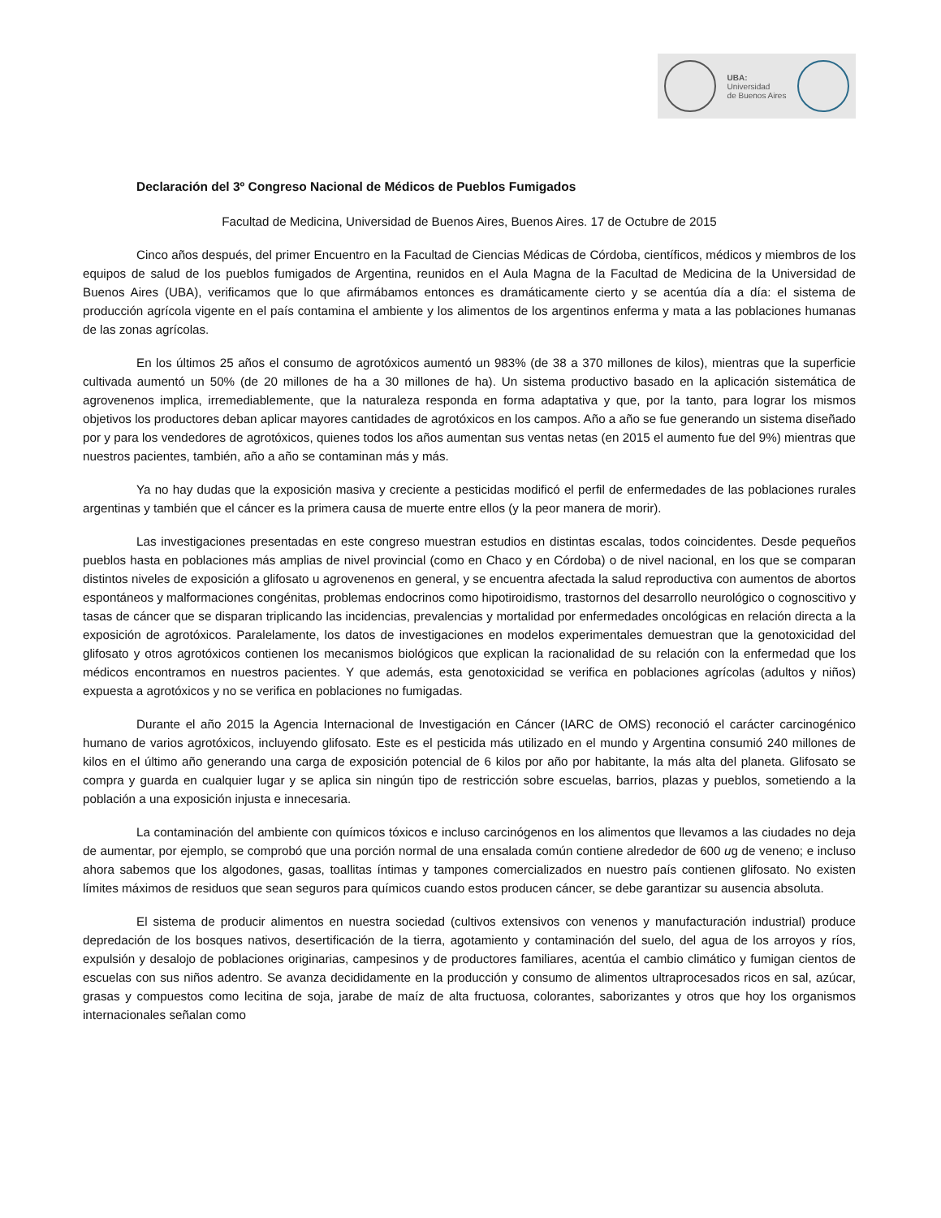UBA:
Universidad
de Buenos Aires
Declaración del 3º Congreso Nacional de Médicos de Pueblos Fumigados
Facultad de Medicina, Universidad de Buenos Aires, Buenos Aires. 17 de Octubre de 2015
Cinco años después, del primer Encuentro en la Facultad de Ciencias Médicas de Córdoba, científicos, médicos y miembros de los equipos de salud de los pueblos fumigados de Argentina, reunidos en el Aula Magna de la Facultad de Medicina de la Universidad de Buenos Aires (UBA), verificamos que lo que afirmábamos entonces es dramáticamente cierto y se acentúa día a día: el sistema de producción agrícola vigente en el país contamina el ambiente y los alimentos de los argentinos enferma y mata a las poblaciones humanas de las zonas agrícolas.
En los últimos 25 años el consumo de agrotóxicos aumentó un 983% (de 38 a 370 millones de kilos), mientras que la superficie cultivada aumentó un 50% (de 20 millones de ha a 30 millones de ha). Un sistema productivo basado en la aplicación sistemática de agrovenenos implica, irremediablemente, que la naturaleza responda en forma adaptativa y que, por la tanto, para lograr los mismos objetivos los productores deban aplicar mayores cantidades de agrotóxicos en los campos. Año a año se fue generando un sistema diseñado por y para los vendedores de agrotóxicos, quienes todos los años aumentan sus ventas netas (en 2015 el aumento fue del 9%) mientras que nuestros pacientes, también, año a año se contaminan más y más.
Ya no hay dudas que la exposición masiva y creciente a pesticidas modificó el perfil de enfermedades de las poblaciones rurales argentinas y también que el cáncer es la primera causa de muerte entre ellos (y la peor manera de morir).
Las investigaciones presentadas en este congreso muestran estudios en distintas escalas, todos coincidentes. Desde pequeños pueblos hasta en poblaciones más amplias de nivel provincial (como en Chaco y en Córdoba) o de nivel nacional, en los que se comparan distintos niveles de exposición a glifosato u agrovenenos en general, y se encuentra afectada la salud reproductiva con aumentos de abortos espontáneos y malformaciones congénitas, problemas endocrinos como hipotiroidismo, trastornos del desarrollo neurológico o cognoscitivo y tasas de cáncer que se disparan triplicando las incidencias, prevalencias y mortalidad por enfermedades oncológicas en relación directa a la exposición de agrotóxicos. Paralelamente, los datos de investigaciones en modelos experimentales demuestran que la genotoxicidad del glifosato y otros agrotóxicos contienen los mecanismos biológicos que explican la racionalidad de su relación con la enfermedad que los médicos encontramos en nuestros pacientes. Y que además, esta genotoxicidad se verifica en poblaciones agrícolas (adultos y niños) expuesta a agrotóxicos y no se verifica en poblaciones no fumigadas.
Durante el año 2015 la Agencia Internacional de Investigación en Cáncer (IARC de OMS) reconoció el carácter carcinogénico humano de varios agrotóxicos, incluyendo glifosato. Este es el pesticida más utilizado en el mundo y Argentina consumió 240 millones de kilos en el último año generando una carga de exposición potencial de 6 kilos por año por habitante, la más alta del planeta. Glifosato se compra y guarda en cualquier lugar y se aplica sin ningún tipo de restricción sobre escuelas, barrios, plazas y pueblos, sometiendo a la población a una exposición injusta e innecesaria.
La contaminación del ambiente con químicos tóxicos e incluso carcinógenos en los alimentos que llevamos a las ciudades no deja de aumentar, por ejemplo, se comprobó que una porción normal de una ensalada común contiene alrededor de 600 ug de veneno; e incluso ahora sabemos que los algodones, gasas, toallitas íntimas y tampones comercializados en nuestro país contienen glifosato. No existen límites máximos de residuos que sean seguros para químicos cuando estos producen cáncer, se debe garantizar su ausencia absoluta.
El sistema de producir alimentos en nuestra sociedad (cultivos extensivos con venenos y manufacturación industrial) produce depredación de los bosques nativos, desertificación de la tierra, agotamiento y contaminación del suelo, del agua de los arroyos y ríos, expulsión y desalojo de poblaciones originarias, campesinos y de productores familiares, acentúa el cambio climático y fumigan cientos de escuelas con sus niños adentro. Se avanza decididamente en la producción y consumo de alimentos ultraprocesados ricos en sal, azúcar, grasas y compuestos como lecitina de soja, jarabe de maíz de alta fructuosa, colorantes, saborizantes y otros que hoy los organismos internacionales señalan como